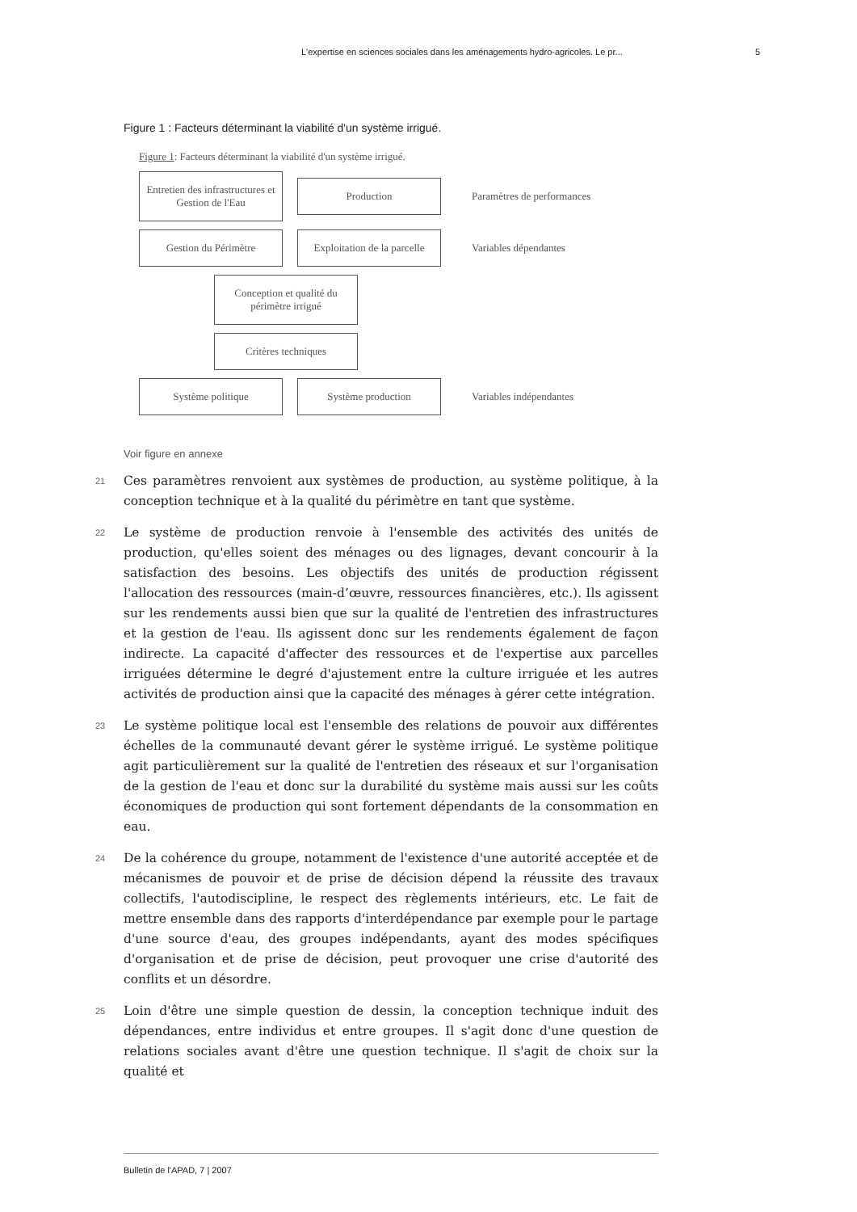L'expertise en sciences sociales dans les aménagements hydro-agricoles. Le pr... 5
Figure 1 : Facteurs déterminant la viabilité d'un système irrigué.
Figure 1: Facteurs déterminant la viabilité d'un système irrigué.
Entretien des infrastructures et Gestion de l'Eau
Production
Paramètres de performances
Gestion du Périmètre
Exploitation de la parcelle
Variables dépendantes
Conception et qualité du périmètre irrigué
Critères techniques
Système politique Système production
Variables indépendantes
Voir figure en annexe
21
Ces paramètres renvoient aux systèmes de production, au système politique, à la conception technique et à la qualité du périmètre en tant que système.
22
Le système de production renvoie à l'ensemble des activités des unités de production, qu'elles soient des ménages ou des lignages, devant concourir à la satisfaction des besoins. Les objectifs des unités de production régissent l'allocation des ressources (main-d’œuvre, ressources financières, etc.). Ils agissent sur les rendements aussi bien que sur la qualité de l'entretien des infrastructures et la gestion de l'eau. Ils agissent donc sur les rendements également de façon indirecte. La capacité d'affecter des ressources et de l'expertise aux parcelles irriguées détermine le degré d'ajustement entre la culture irriguée et les autres activités de production ainsi que la capacité des ménages à gérer cette intégration.
23
Le système politique local est l'ensemble des relations de pouvoir aux différentes échelles de la communauté devant gérer le système irrigué. Le système politique agit particulièrement sur la qualité de l'entretien des réseaux et sur l'organisation de la gestion de l'eau et donc sur la durabilité du système mais aussi sur les coûts économiques de production qui sont fortement dépendants de la consommation en eau.
24
De la cohérence du groupe, notamment de l'existence d'une autorité acceptée et de mécanismes de pouvoir et de prise de décision dépend la réussite des travaux collectifs, l'autodiscipline, le respect des règlements intérieurs, etc. Le fait de mettre ensemble dans des rapports d'interdépendance par exemple pour le partage d'une source d'eau, des groupes indépendants, ayant des modes spécifiques d'organisation et de prise de décision, peut provoquer une crise d'autorité des conflits et un désordre.
25
Loin d'être une simple question de dessin, la conception technique induit des dépendances, entre individus et entre groupes. Il s'agit donc d'une question de relations sociales avant d'être une question technique. Il s'agit de choix sur la qualité et
Bulletin de l'APAD, 7 | 2007